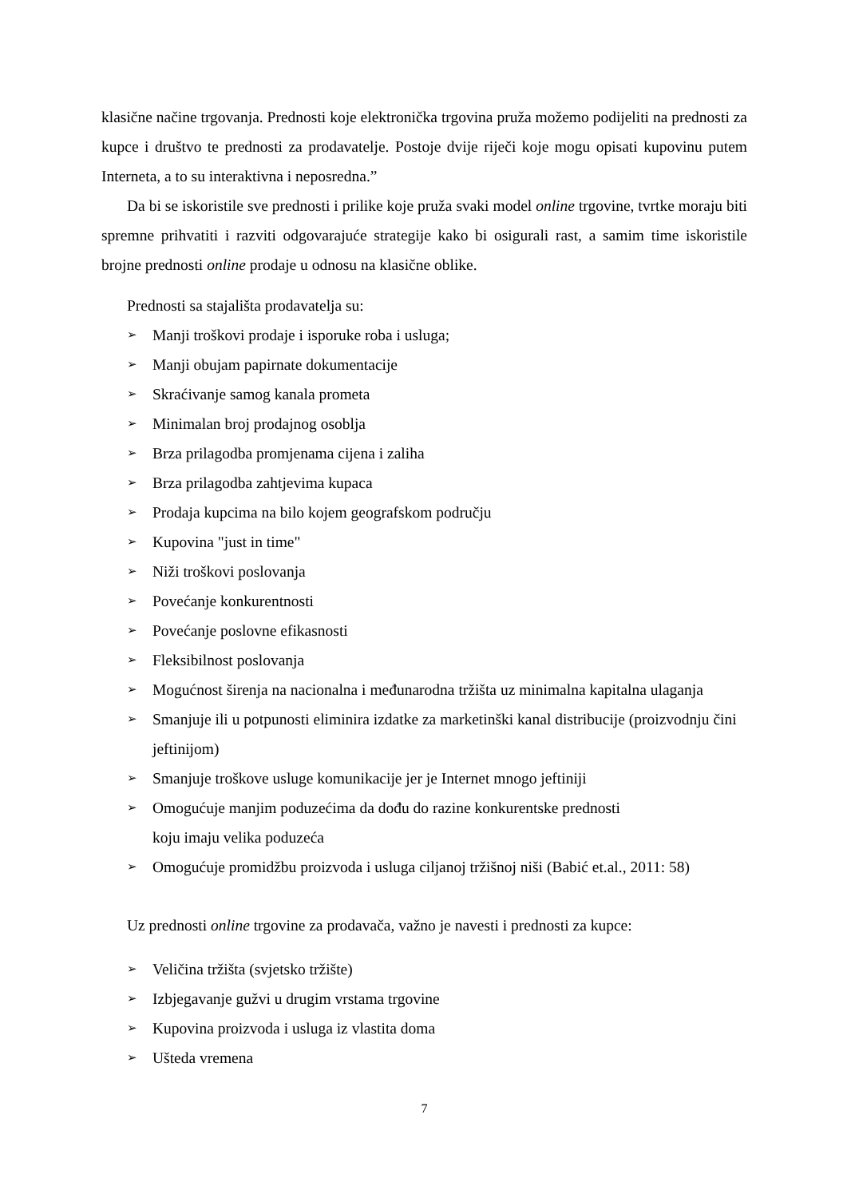klasične načine trgovanja. Prednosti koje elektronička trgovina pruža možemo podijeliti na prednosti za kupce i društvo te prednosti za prodavatelje. Postoje dvije riječi koje mogu opisati kupovinu putem Interneta, a to su interaktivna i neposredna.”
Da bi se iskoristile sve prednosti i prilike koje pruža svaki model online trgovine, tvrtke moraju biti spremne prihvatiti i razviti odgovarajuće strategije kako bi osigurali rast, a samim time iskoristile brojne prednosti online prodaje u odnosu na klasične oblike.
Prednosti sa stajališta prodavatelja su:
➢ Manji troškovi prodaje i isporuke roba i usluga;
➢ Manji obujam papirnate dokumentacije
➢ Skraćivanje samog kanala prometa
➢ Minimalan broj prodajnog osoblja
➢ Brza prilagodba promjenama cijena i zaliha
➢ Brza prilagodba zahtjevima kupaca
➢ Prodaja kupcima na bilo kojem geografskom području
➢ Kupovina "just in time"
➢ Niži troškovi poslovanja
➢ Povećanje konkurentnosti
➢ Povećanje poslovne efikasnosti
➢ Fleksibilnost poslovanja
➢ Mogućnost širenja na nacionalna i međunarodna tržišta uz minimalna kapitalna ulaganja
➢ Smanjuje ili u potpunosti eliminira izdatke za marketinški kanal distribucije (proizvodnju čini jeftinijom)
➢ Smanjuje troškove usluge komunikacije jer je Internet mnogo jeftiniji
➢ Omogućuje manjim poduzećima da dođu do razine konkurentske prednosti
koju imaju velika poduzeća
➢ Omogućuje promidžbu proizvoda i usluga ciljanoj tržišnoj niši (Babić et.al., 2011: 58)
Uz prednosti online trgovine za prodavača, važno je navesti i prednosti za kupce:
➢ Veličina tržišta (svjetsko tržište)
➢ Izbjegavanje gužvi u drugim vrstama trgovine
➢ Kupovina proizvoda i usluga iz vlastita doma
➢ Ušteda vremena
7